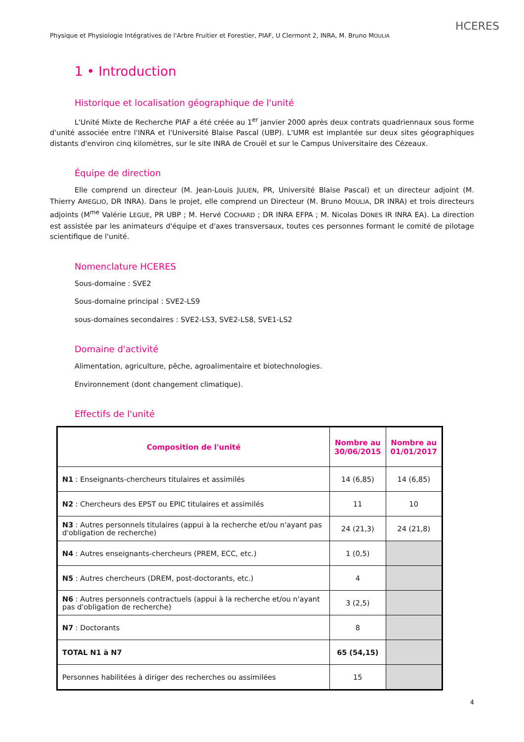HCERES
Physique et Physiologie Intégratives de l'Arbre Fruitier et Forestier, PIAF, U Clermont 2, INRA, M. Bruno MOULIA
1 • Introduction
Historique et localisation géographique de l'unité
L'Unité Mixte de Recherche PIAF a été créée au 1<sup>er</sup> janvier 2000 après deux contrats quadriennaux sous forme d'unité associée entre l'INRA et l'Université Blaise Pascal (UBP). L'UMR est implantée sur deux sites géographiques distants d'environ cinq kilomètres, sur le site INRA de Crouël et sur le Campus Universitaire des Cézeaux.
Équipe de direction
Elle comprend un directeur (M. Jean-Louis JULIEN, PR, Université Blaise Pascal) et un directeur adjoint (M. Thierry AMEGLIO, DR INRA). Dans le projet, elle comprend un Directeur (M. Bruno MOULIA, DR INRA) et trois directeurs adjoints (M<sup>me</sup> Valérie LEGUE, PR UBP ; M. Hervé COCHARD ; DR INRA EFPA ; M. Nicolas DONES IR INRA EA). La direction est assistée par les animateurs d'équipe et d'axes transversaux, toutes ces personnes formant le comité de pilotage scientifique de l'unité.
Nomenclature HCERES
Sous-domaine : SVE2
Sous-domaine principal : SVE2-LS9
sous-domaines secondaires : SVE2-LS3, SVE2-LS8, SVE1-LS2
Domaine d'activité
Alimentation, agriculture, pêche, agroalimentaire et biotechnologies.
Environnement (dont changement climatique).
Effectifs de l'unité
| Composition de l'unité | Nombre au 30/06/2015 | Nombre au 01/01/2017 |
| --- | --- | --- |
| N1 : Enseignants-chercheurs titulaires et assimilés | 14 (6,85) | 14 (6,85) |
| N2 : Chercheurs des EPST ou EPIC titulaires et assimilés | 11 | 10 |
| N3 : Autres personnels titulaires (appui à la recherche et/ou n'ayant pas d'obligation de recherche) | 24 (21,3) | 24 (21,8) |
| N4 : Autres enseignants-chercheurs (PREM, ECC, etc.) | 1 (0,5) | |
| N5 : Autres chercheurs (DREM, post-doctorants, etc.) | 4 | |
| N6 : Autres personnels contractuels (appui à la recherche et/ou n'ayant pas d'obligation de recherche) | 3 (2,5) | |
| N7 : Doctorants | 8 | |
| TOTAL N1 à N7 | 65 (54,15) | |
| Personnes habilitées à diriger des recherches ou assimilées | 15 | |
4